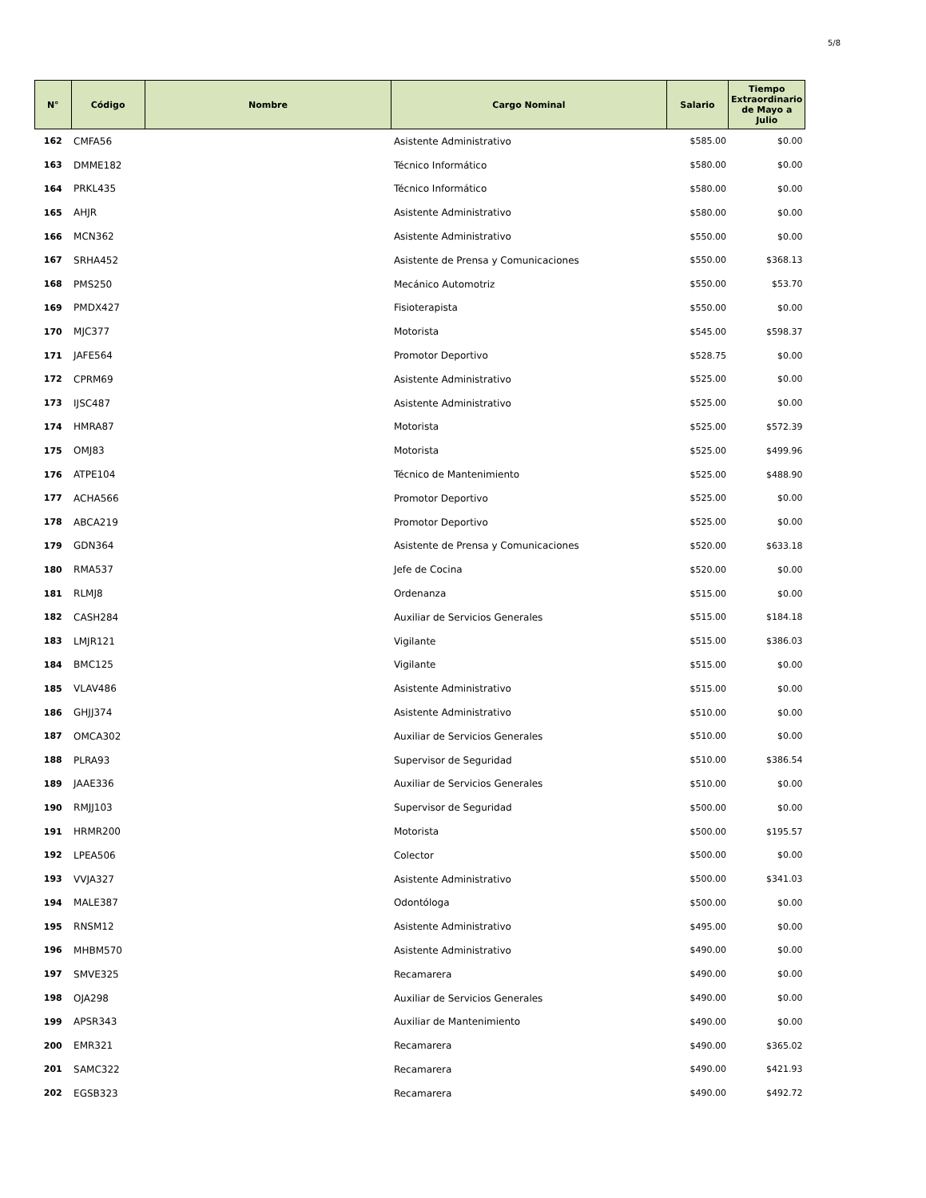5/8
| N° | Código | Nombre | Cargo Nominal | Salario | Tiempo Extraordinario de Mayo a Julio |
| --- | --- | --- | --- | --- | --- |
| 162 | CMFA56 | | Asistente Administrativo | $585.00 | $0.00 |
| 163 | DMME182 | | Técnico Informático | $580.00 | $0.00 |
| 164 | PRKL435 | | Técnico Informático | $580.00 | $0.00 |
| 165 | AHJR | | Asistente Administrativo | $580.00 | $0.00 |
| 166 | MCN362 | | Asistente Administrativo | $550.00 | $0.00 |
| 167 | SRHA452 | | Asistente de Prensa y Comunicaciones | $550.00 | $368.13 |
| 168 | PMS250 | | Mecánico Automotriz | $550.00 | $53.70 |
| 169 | PMDX427 | | Fisioterapista | $550.00 | $0.00 |
| 170 | MJC377 | | Motorista | $545.00 | $598.37 |
| 171 | JAFE564 | | Promotor Deportivo | $528.75 | $0.00 |
| 172 | CPRM69 | | Asistente Administrativo | $525.00 | $0.00 |
| 173 | IJSC487 | | Asistente Administrativo | $525.00 | $0.00 |
| 174 | HMRA87 | | Motorista | $525.00 | $572.39 |
| 175 | OMJ83 | | Motorista | $525.00 | $499.96 |
| 176 | ATPE104 | | Técnico de Mantenimiento | $525.00 | $488.90 |
| 177 | ACHA566 | | Promotor Deportivo | $525.00 | $0.00 |
| 178 | ABCA219 | | Promotor Deportivo | $525.00 | $0.00 |
| 179 | GDN364 | | Asistente de Prensa y Comunicaciones | $520.00 | $633.18 |
| 180 | RMA537 | | Jefe de Cocina | $520.00 | $0.00 |
| 181 | RLMJ8 | | Ordenanza | $515.00 | $0.00 |
| 182 | CASH284 | | Auxiliar de Servicios Generales | $515.00 | $184.18 |
| 183 | LMJR121 | | Vigilante | $515.00 | $386.03 |
| 184 | BMC125 | | Vigilante | $515.00 | $0.00 |
| 185 | VLAV486 | | Asistente Administrativo | $515.00 | $0.00 |
| 186 | GHJJ374 | | Asistente Administrativo | $510.00 | $0.00 |
| 187 | OMCA302 | | Auxiliar de Servicios Generales | $510.00 | $0.00 |
| 188 | PLRA93 | | Supervisor de Seguridad | $510.00 | $386.54 |
| 189 | JAAE336 | | Auxiliar de Servicios Generales | $510.00 | $0.00 |
| 190 | RMJJ103 | | Supervisor de Seguridad | $500.00 | $0.00 |
| 191 | HRMR200 | | Motorista | $500.00 | $195.57 |
| 192 | LPEA506 | | Colector | $500.00 | $0.00 |
| 193 | VVJA327 | | Asistente Administrativo | $500.00 | $341.03 |
| 194 | MALE387 | | Odontóloga | $500.00 | $0.00 |
| 195 | RNSM12 | | Asistente Administrativo | $495.00 | $0.00 |
| 196 | MHBM570 | | Asistente Administrativo | $490.00 | $0.00 |
| 197 | SMVE325 | | Recamarera | $490.00 | $0.00 |
| 198 | OJA298 | | Auxiliar de Servicios Generales | $490.00 | $0.00 |
| 199 | APSR343 | | Auxiliar de Mantenimiento | $490.00 | $0.00 |
| 200 | EMR321 | | Recamarera | $490.00 | $365.02 |
| 201 | SAMC322 | | Recamarera | $490.00 | $421.93 |
| 202 | EGSB323 | | Recamarera | $490.00 | $492.72 |